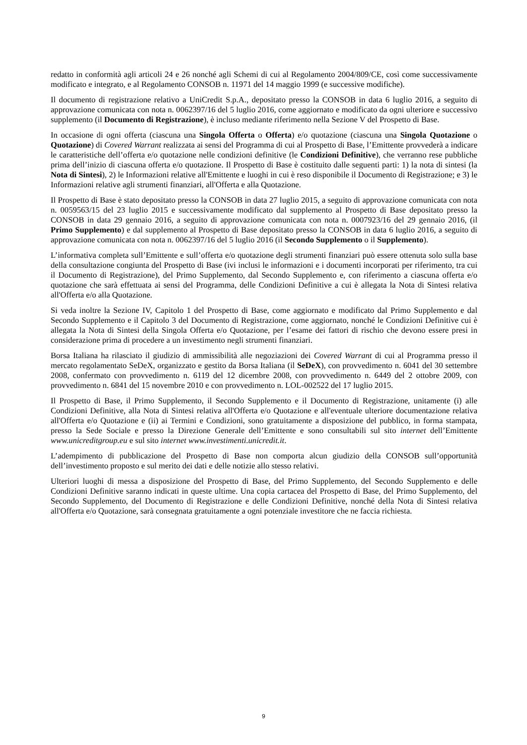redatto in conformità agli articoli 24 e 26 nonché agli Schemi di cui al Regolamento 2004/809/CE, così come successivamente modificato e integrato, e al Regolamento CONSOB n. 11971 del 14 maggio 1999 (e successive modifiche).
Il documento di registrazione relativo a UniCredit S.p.A., depositato presso la CONSOB in data 6 luglio 2016, a seguito di approvazione comunicata con nota n. 0062397/16 del 5 luglio 2016, come aggiornato e modificato da ogni ulteriore e successivo supplemento (il Documento di Registrazione), è incluso mediante riferimento nella Sezione V del Prospetto di Base.
In occasione di ogni offerta (ciascuna una Singola Offerta o Offerta) e/o quotazione (ciascuna una Singola Quotazione o Quotazione) di Covered Warrant realizzata ai sensi del Programma di cui al Prospetto di Base, l’Emittente provvederà a indicare le caratteristiche dell’offerta e/o quotazione nelle condizioni definitive (le Condizioni Definitive), che verranno rese pubbliche prima dell’inizio di ciascuna offerta e/o quotazione. Il Prospetto di Base è costituito dalle seguenti parti: 1) la nota di sintesi (la Nota di Sintesi), 2) le Informazioni relative all'Emittente e luoghi in cui è reso disponibile il Documento di Registrazione; e 3) le Informazioni relative agli strumenti finanziari, all'Offerta e alla Quotazione.
Il Prospetto di Base è stato depositato presso la CONSOB in data 27 luglio 2015, a seguito di approvazione comunicata con nota n. 0059563/15 del 23 luglio 2015 e successivamente modificato dal supplemento al Prospetto di Base depositato presso la CONSOB in data 29 gennaio 2016, a seguito di approvazione comunicata con nota n. 0007923/16 del 29 gennaio 2016, (il Primo Supplemento) e dal supplemento al Prospetto di Base depositato presso la CONSOB in data 6 luglio 2016, a seguito di approvazione comunicata con nota n. 0062397/16 del 5 luglio 2016 (il Secondo Supplemento o il Supplemento).
L’informativa completa sull’Emittente e sull’offerta e/o quotazione degli strumenti finanziari può essere ottenuta solo sulla base della consultazione congiunta del Prospetto di Base (ivi inclusi le informazioni e i documenti incorporati per riferimento, tra cui il Documento di Registrazione), del Primo Supplemento, dal Secondo Supplemento e, con riferimento a ciascuna offerta e/o quotazione che sarà effettuata ai sensi del Programma, delle Condizioni Definitive a cui è allegata la Nota di Sintesi relativa all'Offerta e/o alla Quotazione.
Si veda inoltre la Sezione IV, Capitolo 1 del Prospetto di Base, come aggiornato e modificato dal Primo Supplemento e dal Secondo Supplemento e il Capitolo 3 del Documento di Registrazione, come aggiornato, nonché le Condizioni Definitive cui è allegata la Nota di Sintesi della Singola Offerta e/o Quotazione, per l’esame dei fattori di rischio che devono essere presi in considerazione prima di procedere a un investimento negli strumenti finanziari.
Borsa Italiana ha rilasciato il giudizio di ammissibilità alle negoziazioni dei Covered Warrant di cui al Programma presso il mercato regolamentato SeDeX, organizzato e gestito da Borsa Italiana (il SeDeX), con provvedimento n. 6041 del 30 settembre 2008, confermato con provvedimento n. 6119 del 12 dicembre 2008, con provvedimento n. 6449 del 2 ottobre 2009, con provvedimento n. 6841 del 15 novembre 2010 e con provvedimento n. LOL-002522 del 17 luglio 2015.
Il Prospetto di Base, il Primo Supplemento, il Secondo Supplemento e il Documento di Registrazione, unitamente (i) alle Condizioni Definitive, alla Nota di Sintesi relativa all'Offerta e/o Quotazione e all'eventuale ulteriore documentazione relativa all'Offerta e/o Quotazione e (ii) ai Termini e Condizioni, sono gratuitamente a disposizione del pubblico, in forma stampata, presso la Sede Sociale e presso la Direzione Generale dell’Emittente e sono consultabili sul sito internet dell’Emittente www.unicreditgroup.eu e sul sito internet www.investimenti.unicredit.it.
L’adempimento di pubblicazione del Prospetto di Base non comporta alcun giudizio della CONSOB sull’opportunità dell’investimento proposto e sul merito dei dati e delle notizie allo stesso relativi.
Ulteriori luoghi di messa a disposizione del Prospetto di Base, del Primo Supplemento, del Secondo Supplemento e delle Condizioni Definitive saranno indicati in queste ultime. Una copia cartacea del Prospetto di Base, del Primo Supplemento, del Secondo Supplemento, del Documento di Registrazione e delle Condizioni Definitive, nonché della Nota di Sintesi relativa all'Offerta e/o Quotazione, sarà consegnata gratuitamente a ogni potenziale investitore che ne faccia richiesta.
9